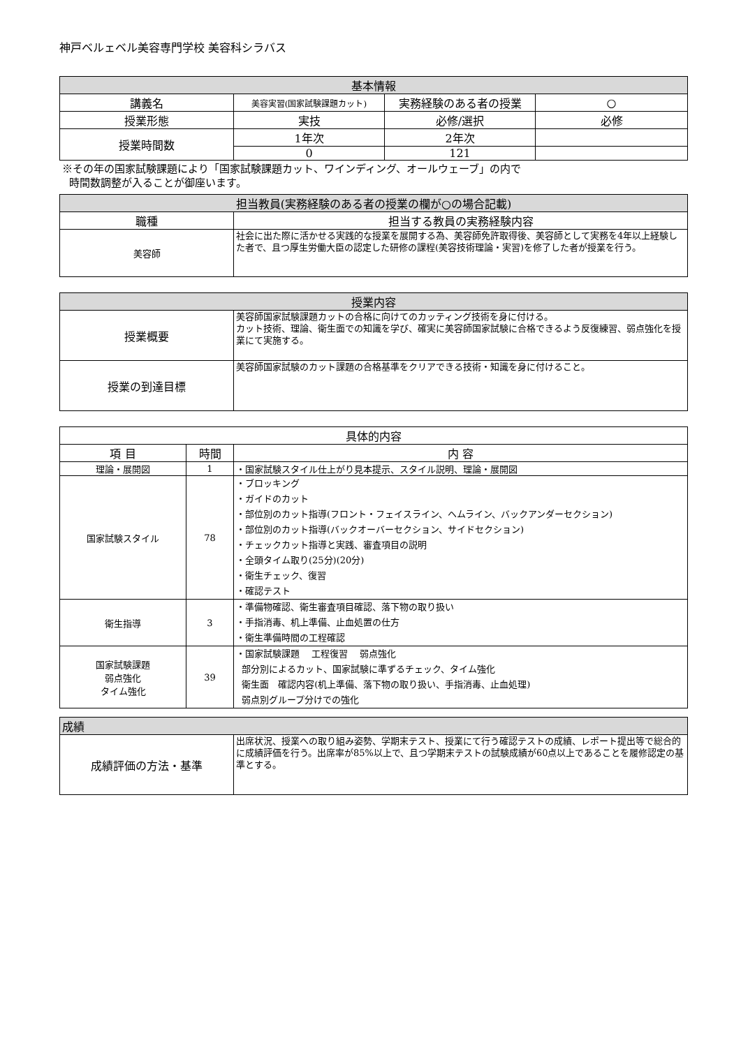神戸ベルェベル美容専門学校 美容科シラバス
| 基本情報 | | | |
| --- | --- | --- | --- |
| 講義名 | 美容実習(国家試験課題カット) | 実務経験のある者の授業 | ○ |
| 授業形態 | 実技 | 必修/選択 | 必修 |
| 授業時間数 | 1年次 | 2年次 | |
| | 0 | 121 | |
※その年の国家試験課題により「国家試験課題カット、ワインディング、オールウェーブ」の内で
時間数調整が入ることが御座います。
| 担当教員(実務経験のある者の授業の欄が○の場合記載) | |
| --- | --- |
| 職種 | 担当する教員の実務経験内容 |
| 美容師 | 社会に出た際に活かせる実践的な授業を展開する為、美容師免許取得後、美容師として実務を4年以上経験した者で、且つ厚生労働大臣の認定した研修の課程(美容技術理論・実習)を修了した者が授業を行う。 |
| 授業内容 | |
| --- | --- |
| 授業概要 | 美容師国家試験課題カットの合格に向けてのカッティング技術を身に付ける。 カット技術、理論、衛生面での知識を学び、確実に美容師国家試験に合格できるよう反復練習、弱点強化を授業にて実施する。 |
| 授業の到達目標 | 美容師国家試験のカット課題の合格基準をクリアできる技術・知識を身に付けること。 |
| 具体的内容 | | |
| --- | --- | --- |
| 項 目 | 時間 | 内 容 |
| 理論・展開図 | 1 | ・国家試験スタイル仕上がり見本提示、スタイル説明、理論・展開図 |
| 国家試験スタイル | 78 | ・ブロッキング ・ガイドのカット ・部位別のカット指導(フロント・フェイスライン、ヘムライン、バックアンダーセクション) ・部位別のカット指導(バックオーバーセクション、サイドセクション) ・チェックカット指導と実践、審査項目の説明 ・全頭タイム取り(25分)(20分) ・衛生チェック、復習 ・確認テスト |
| 衛生指導 | 3 | ・準備物確認、衛生審査項目確認、落下物の取り扱い ・手指消毒、机上準備、止血処置の仕方 ・衛生準備時間の工程確認 |
| 国家試験課題 弱点強化 タイム強化 | 39 | ・国家試験課題 工程復習 弱点強化 部分別によるカット、国家試験に準ずるチェック、タイム強化 衛生面 確認内容(机上準備、落下物の取り扱い、手指消毒、止血処理) 弱点別グループ分けでの強化 |
| 成績 | |
| --- | --- |
| 成績評価の方法・基準 | 出席状況、授業への取り組み姿勢、学期末テスト、授業にて行う確認テストの成績、レポート提出等で総合的に成績評価を行う。出席率が85%以上で、且つ学期末テストの試験成績が60点以上であることを履修認定の基準とする。 |